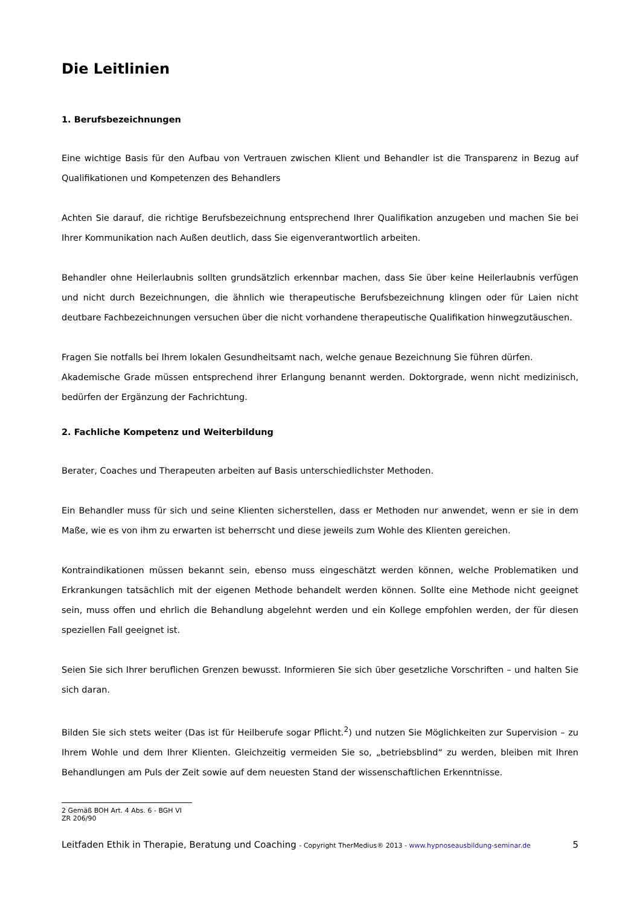Die Leitlinien
1. Berufsbezeichnungen
Eine wichtige Basis für den Aufbau von Vertrauen zwischen Klient und Behandler ist die Transparenz in Bezug auf Qualifikationen und Kompetenzen des Behandlers
Achten Sie darauf, die richtige Berufsbezeichnung entsprechend Ihrer Qualifikation anzugeben und machen Sie bei Ihrer Kommunikation nach Außen deutlich, dass Sie eigenverantwortlich arbeiten.
Behandler ohne Heilerlaubnis sollten grundsätzlich erkennbar machen, dass Sie über keine Heilerlaubnis verfügen und nicht durch Bezeichnungen, die ähnlich wie therapeutische Berufsbezeichnung klingen oder für Laien nicht deutbare Fachbezeichnungen versuchen über die nicht vorhandene therapeutische Qualifikation hinwegzutäuschen.
Fragen Sie notfalls bei Ihrem lokalen Gesundheitsamt nach, welche genaue Bezeichnung Sie führen dürfen.
Akademische Grade müssen entsprechend ihrer Erlangung benannt werden. Doktorgrade, wenn nicht medizinisch, bedürfen der Ergänzung der Fachrichtung.
2. Fachliche Kompetenz und Weiterbildung
Berater, Coaches und Therapeuten arbeiten auf Basis unterschiedlichster Methoden.
Ein Behandler muss für sich und seine Klienten sicherstellen, dass er Methoden nur anwendet, wenn er sie in dem Maße, wie es von ihm zu erwarten ist beherrscht und diese jeweils zum Wohle des Klienten gereichen.
Kontraindikationen müssen bekannt sein, ebenso muss eingeschätzt werden können, welche Problematiken und Erkrankungen tatsächlich mit der eigenen Methode behandelt werden können. Sollte eine Methode nicht geeignet sein, muss offen und ehrlich die Behandlung abgelehnt werden und ein Kollege empfohlen werden, der für diesen speziellen Fall geeignet ist.
Seien Sie sich Ihrer beruflichen Grenzen bewusst. Informieren Sie sich über gesetzliche Vorschriften – und halten Sie sich daran.
Bilden Sie sich stets weiter (Das ist für Heilberufe sogar Pflicht.<sup>2</sup>) und nutzen Sie Möglichkeiten zur Supervision – zu Ihrem Wohle und dem Ihrer Klienten. Gleichzeitig vermeiden Sie so, „betriebsblind“ zu werden, bleiben mit Ihren Behandlungen am Puls der Zeit sowie auf dem neuesten Stand der wissenschaftlichen Erkenntnisse.
2 Gemäß BOH Art. 4 Abs. 6 - BGH VI ZR 206/90
Leitfaden Ethik in Therapie, Beratung und Coaching - Copyright TherMedius® 2013 - www.hypnoseausbildung-seminar.de 5